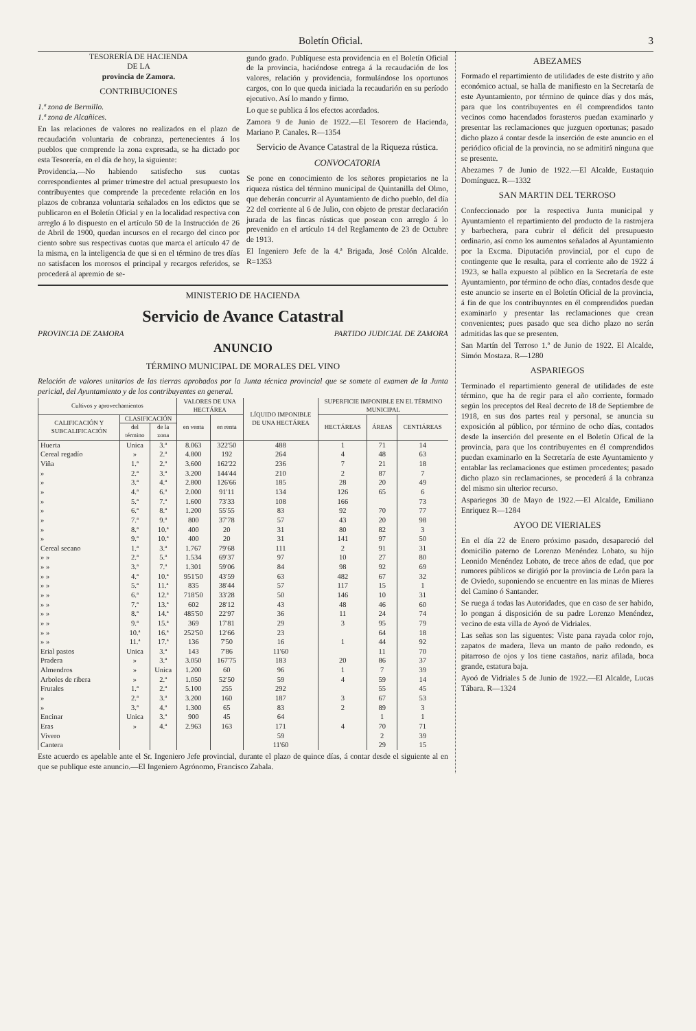Boletín Oficial. 3
TESORERÍA DE HACIENDA
DE LA
provincia de Zamora.
CONTRIBUCIONES
1.ª zona de Bermillo.
1.ª zona de Alcañices.
En las relaciones de valores no realizados en el plazo de recaudación voluntaria de cobranza, pertenecientes á los pueblos que comprende la zona expresada, se ha dictado por esta Tesorería, en el día de hoy, la siguiente:
Providencia.—No habiendo satisfecho sus cuotas correspondientes al primer trimestre del actual presupuesto los contribuyentes que comprende la precedente relación en los plazos de cobranza voluntaria señalados en los edictos que se publicaron en el Boletín Oficial y en la localidad respectiva con arreglo á lo dispuesto en el artículo 50 de la Instrucción de 26 de Abril de 1900, quedan incursos en el recargo del cinco por ciento sobre sus respectivas cuotas que marca el artículo 47 de la misma, en la inteligencia de que si en el término de tres días no satisfacen los morosos el principal y recargos referidos, se procederá al apremio de se-
gundo grado. Publíquese esta providencia en el Boletín Oficial de la provincia, haciéndose entrega á la recaudación de los valores, relación y providencia, formulándose los oportunos cargos, con lo que queda iniciada la recaudarión en su período ejecutivo. Así lo mando y firmo.
Lo que se publica á los efectos acordados.
Zamora 9 de Junio de 1922.—El Tesorero de Hacienda, Mariano P. Canales. R—1354
Servicio de Avance Catastral de la Riqueza rústica.
CONVOCATORIA
Se pone en conocimiento de los señores propietarios ne la riqueza rústica del término municipal de Quintanilla del Olmo, que deberán concurrir al Ayuntamiento de dicho pueblo, del día 22 del corriente al 6 de Julio, con objeto de prestar declaración jurada de las fincas rústicas que posean con arreglo á lo prevenido en el artículo 14 del Reglamento de 23 de Octubre de 1913.
El Ingeniero Jefe de la 4.ª Brigada, José Colón Alcalde. R=1353
MINISTERIO DE HACIENDA
Servicio de Avance Catastral
PROVINCIA DE ZAMORA PARTIDO JUDICIAL DE ZAMORA
ANUNCIO
TÉRMINO MUNICIPAL DE MORALES DEL VINO
Relación de valores unitarios de las tierras aprobados por la Junta técnica provincial que se somete al examen de la Junta pericial, del Ayuntamiento y de los contribuyentes en general.
| Cultivos y aprovechamientos | | | VALORES DE UNA HECTÁREA | | LÍQUIDO IMPONIBLE DE UNA HECTÁREA | SUPERFICIE IMPONIBLE EN EL TÉRMINO MUNICIPAL | | |
| --- | --- | --- | --- | --- | --- | --- | --- | --- |
| CALIFICACIÓN Y SUBCALIFICACIÓN | CLASIFICACIÓN | | en venta | en renta | | HECTÁREAS | ÁREAS | CENTIÁREAS |
| | del término | de la zona | | | | | | |
| Huerta | Unica | 3.ª | 8.063 | 322'50 | 488 | 1 | 71 | 14 |
| Cereal regadío | » | 2.ª | 4.800 | 192 | 264 | 4 | 48 | 63 |
| Viña | 1.ª | 2.ª | 3.600 | 162'22 | 236 | 7 | 21 | 18 |
| » | 2.ª | 3.ª | 3.200 | 144'44 | 210 | 2 | 87 | 7 |
| » | 3.ª | 4.ª | 2.800 | 126'66 | 185 | 28 | 20 | 49 |
| » | 4.ª | 6.ª | 2.000 | 91'11 | 134 | 126 | 65 | 6 |
| » | 5.ª | 7.ª | 1.600 | 73'33 | 108 | 166 | | 73 |
| » | 6.ª | 8.ª | 1.200 | 55'55 | 83 | 92 | 70 | 77 |
| » | 7.ª | 9.ª | 800 | 37'78 | 57 | 43 | 20 | 98 |
| » | 8.ª | 10.ª | 400 | 20 | 31 | 80 | 82 | 3 |
| » | 9.ª | 10.ª | 400 | 20 | 31 | 141 | 97 | 50 |
| Cereal secano | 1.ª | 3.ª | 1.767 | 79'68 | 111 | 2 | 91 | 31 |
| » » | 2.ª | 5.ª | 1.534 | 69'37 | 97 | 10 | 27 | 80 |
| » » | 3.ª | 7.ª | 1.301 | 59'06 | 84 | 98 | 92 | 69 |
| » » | 4.ª | 10.ª | 951'50 | 43'59 | 63 | 482 | 67 | 32 |
| » » | 5.ª | 11.ª | 835 | 38'44 | 57 | 117 | 15 | 1 |
| » » | 6.ª | 12.ª | 718'50 | 33'28 | 50 | 146 | 10 | 31 |
| » » | 7.ª | 13.ª | 602 | 28'12 | 43 | 48 | 46 | 60 |
| » » | 8.ª | 14.ª | 485'50 | 22'97 | 36 | 11 | 24 | 74 |
| » » | 9.ª | 15.ª | 369 | 17'81 | 29 | 3 | 95 | 79 |
| » » | 10.ª | 16.ª | 252'50 | 12'66 | 23 | | 64 | 18 |
| » » | 11.ª | 17.ª | 136 | 7'50 | 16 | 1 | 44 | 92 |
| Erial pastos | Unica | 3.ª | 143 | 7'86 | 11'60 | | 11 | 70 |
| Pradera | » | 3.ª | 3.050 | 167'75 | 183 | 20 | 86 | 37 |
| Almendros | » | Unica | 1.200 | 60 | 96 | 1 | 7 | 39 |
| Arboles de ribera | » | 2.ª | 1.050 | 52'50 | 59 | 4 | 59 | 14 |
| Frutales | 1.ª | 2.ª | 5.100 | 255 | 292 | | 55 | 45 |
| » | 2.ª | 3.ª | 3.200 | 160 | 187 | 3 | 67 | 53 |
| » | 3.ª | 4.ª | 1.300 | 65 | 83 | 2 | 89 | 3 |
| Encinar | Unica | 3.ª | 900 | 45 | 64 | | 1 | 1 |
| Eras | » | 4.ª | 2.963 | 163 | 171 | 4 | 70 | 71 |
| Vivero | | | | | 59 | | 2 | 39 |
| Cantera | | | | | 11'60 | | 29 | 15 |
Este acuerdo es apelable ante el Sr. Ingeniero Jefe provincial, durante el plazo de quince días, á contar desde el siguiente al en que se publique este anuncio.—El Ingeniero Agrónomo, Francisco Zabala.
ABEZAMES
Formado el repartimiento de utilidades de este distrito y año económico actual, se halla de manifiesto en la Secretaría de este Ayuntamiento, por término de quince días y dos más, para que los contribuyentes en él comprendidos tanto vecinos como hacendados forasteros puedan examinarlo y presentar las reclamaciones que juzguen oportunas; pasado dicho plazo á contar desde la inserción de este anuncio en el periódico oficial de la provincia, no se admitirá ninguna que se presente.
Abezames 7 de Junio de 1922.—El Alcalde, Eustaquio Domínguez. R—1332
SAN MARTIN DEL TERROSO
Confeccionado por la respectiva Junta municipal y Ayuntamiento el repartimiento del producto de la rastrojera y barbechera, para cubrir el déficit del presupuesto ordinario, así como los aumentos señalados al Ayuntamiento por la Excma. Diputación provincial, por el cupo de contingente que le resulta, para el corriente año de 1922 á 1923, se halla expuesto al público en la Secretaría de este Ayuntamiento, por término de ocho días, contados desde que este anuncio se inserte en el Boletín Oficial de la provincia, á fin de que los contribuynntes en él comprendidos puedan examinarlo y presentar las reclamaciones que crean convenientes; pues pasado que sea dicho plazo no serán admitidas las que se presenten.
San Martín del Terroso 1.º de Junio de 1922. El Alcalde, Simón Mostaza. R—1280
ASPARIEGOS
Terminado el repartimiento general de utilidades de este término, que ha de regir para el año corriente, formado según los preceptos del Real decreto de 18 de Septiembre de 1918, en sus dos partes real y personal, se anuncia su exposición al público, por término de ocho días, contados desde la inserción del presente en el Boletín Ofical de la provincia, para que los contribuyentes en él comprendidos puedan examinarlo en la Secretaría de este Ayuntamiento y entablar las reclamaciones que estimen procedentes; pasado dicho plazo sin reclamaciones, se procederá á la cobranza del mismo sin ulterior recurso.
Aspariegos 30 de Mayo de 1922.—El Alcalde, Emiliano Enriquez R—1284
AYOO DE VIERIALES
En el día 22 de Enero próximo pasado, desapareció del domicilio paterno de Lorenzo Menéndez Lobato, su hijo Leonido Menéndez Lobato, de trece años de edad, que por rumores públicos se dirigió por la provincia de León para la de Oviedo, suponiendo se encuentre en las minas de Mieres del Camino ó Santander.
Se ruega á todas las Autoridades, que en caso de ser habido, lo pongan á disposición de su padre Lorenzo Menéndez, vecino de esta villa de Ayoó de Vidriales.
Las señas son las siguentes: Viste pana rayada color rojo, zapatos de madera, lleva un manto de paño redondo, es pitarroso de ojos y los tiene castaños, nariz afilada, boca grande, estatura baja.
Ayoó de Vidriales 5 de Junio de 1922.—El Alcalde, Lucas Tábara. R—1324